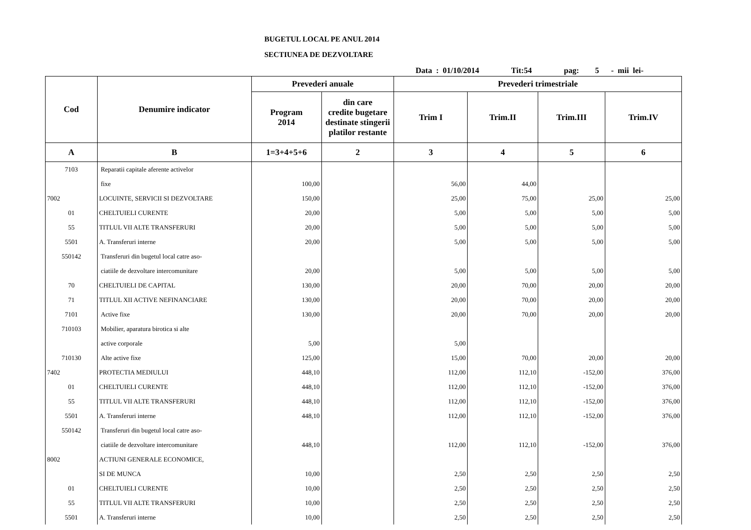BUGETUL LOCAL PE ANUL 2014
SECTIUNEA DE DEZVOLTARE
Data : 01/10/2014 Tit:54 pag: 5 - mii lei-
| Cod | Denumire indicator | Prevederi anuale | | Prevederi trimestriale | | | |
| --- | --- | --- | --- | --- | --- | --- | --- |
| | | Program 2014 | din care credite bugetare destinate stingerii platilor restante | Trim I | Trim.II | Trim.III | Trim.IV |
| A | B | 1=3+4+5+6 | 2 | 3 | 4 | 5 | 6 |
| 7103 | Reparatii capitale aferente activelor | | | | | | |
| | fixe | 100,00 | | 56,00 | 44,00 | | |
| 7002 | LOCUINTE, SERVICII SI DEZVOLTARE | 150,00 | | 25,00 | 75,00 | 25,00 | 25,00 |
| 01 | CHELTUIELI CURENTE | 20,00 | | 5,00 | 5,00 | 5,00 | 5,00 |
| 55 | TITLUL VII ALTE TRANSFERURI | 20,00 | | 5,00 | 5,00 | 5,00 | 5,00 |
| 5501 | A. Transferuri interne | 20,00 | | 5,00 | 5,00 | 5,00 | 5,00 |
| 550142 | Transferuri din bugetul local catre aso- | | | | | | |
| | ciatiile de dezvoltare intercomunitare | 20,00 | | 5,00 | 5,00 | 5,00 | 5,00 |
| 70 | CHELTUIELI DE CAPITAL | 130,00 | | 20,00 | 70,00 | 20,00 | 20,00 |
| 71 | TITLUL XII ACTIVE NEFINANCIARE | 130,00 | | 20,00 | 70,00 | 20,00 | 20,00 |
| 7101 | Active fixe | 130,00 | | 20,00 | 70,00 | 20,00 | 20,00 |
| 710103 | Mobilier, aparatura birotica si alte | | | | | | |
| | active corporale | 5,00 | | 5,00 | | | |
| 710130 | Alte active fixe | 125,00 | | 15,00 | 70,00 | 20,00 | 20,00 |
| 7402 | PROTECTIA MEDIULUI | 448,10 | | 112,00 | 112,10 | -152,00 | 376,00 |
| 01 | CHELTUIELI CURENTE | 448,10 | | 112,00 | 112,10 | -152,00 | 376,00 |
| 55 | TITLUL VII ALTE TRANSFERURI | 448,10 | | 112,00 | 112,10 | -152,00 | 376,00 |
| 5501 | A. Transferuri interne | 448,10 | | 112,00 | 112,10 | -152,00 | 376,00 |
| 550142 | Transferuri din bugetul local catre aso- | | | | | | |
| | ciatiile de dezvoltare intercomunitare | 448,10 | | 112,00 | 112,10 | -152,00 | 376,00 |
| 8002 | ACTIUNI GENERALE ECONOMICE, | | | | | | |
| | SI DE MUNCA | 10,00 | | 2,50 | 2,50 | 2,50 | 2,50 |
| 01 | CHELTUIELI CURENTE | 10,00 | | 2,50 | 2,50 | 2,50 | 2,50 |
| 55 | TITLUL VII ALTE TRANSFERURI | 10,00 | | 2,50 | 2,50 | 2,50 | 2,50 |
| 5501 | A. Transferuri interne | 10,00 | | 2,50 | 2,50 | 2,50 | 2,50 |